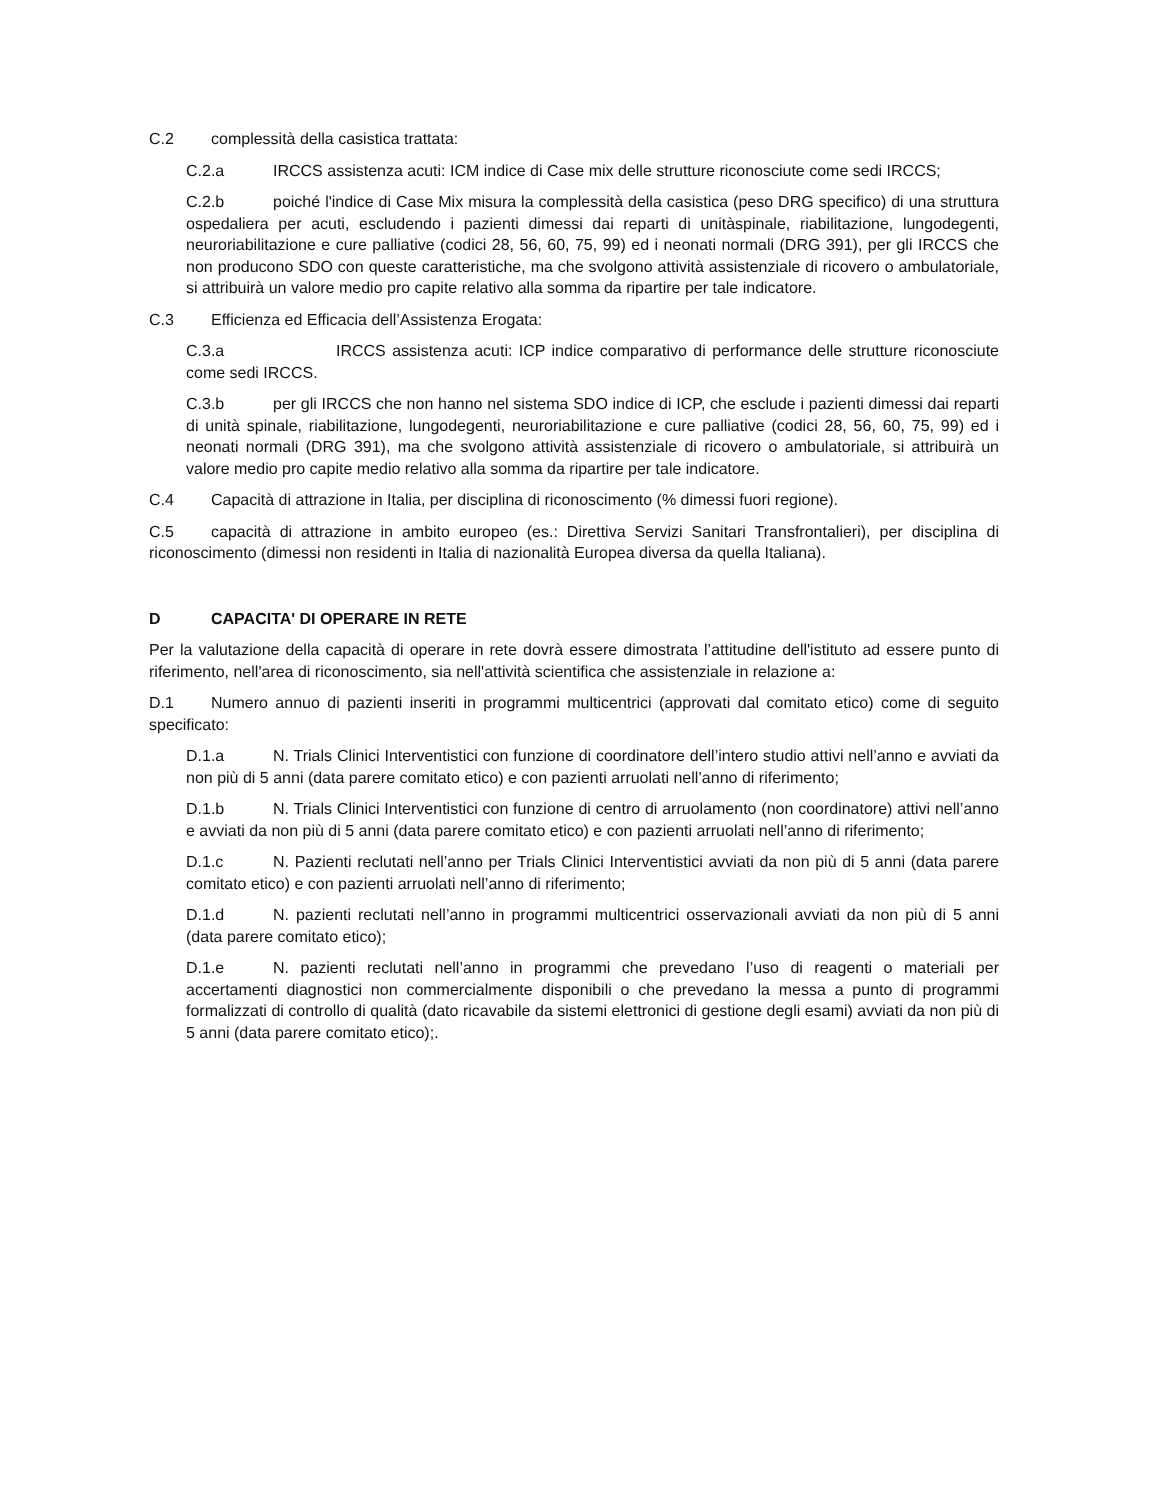C.2 complessità della casistica trattata:
C.2.a IRCCS assistenza acuti: ICM indice di Case mix delle strutture riconosciute come sedi IRCCS;
C.2.b poiché l'indice di Case Mix misura la complessità della casistica (peso DRG specifico) di una struttura ospedaliera per acuti, escludendo i pazienti dimessi dai reparti di unitàspinale, riabilitazione, lungodegenti, neuroriabilitazione e cure palliative (codici 28, 56, 60, 75, 99) ed i neonati normali (DRG 391), per gli IRCCS che non producono SDO con queste caratteristiche, ma che svolgono attività assistenziale di ricovero o ambulatoriale, si attribuirà un valore medio pro capite relativo alla somma da ripartire per tale indicatore.
C.3 Efficienza ed Efficacia dell’Assistenza Erogata:
C.3.a IRCCS assistenza acuti: ICP indice comparativo di performance delle strutture riconosciute come sedi IRCCS.
C.3.b per gli IRCCS che non hanno nel sistema SDO indice di ICP, che esclude i pazienti dimessi dai reparti di unità spinale, riabilitazione, lungodegenti, neuroriabilitazione e cure palliative (codici 28, 56, 60, 75, 99) ed i neonati normali (DRG 391), ma che svolgono attività assistenziale di ricovero o ambulatoriale, si attribuirà un valore medio pro capite medio relativo alla somma da ripartire per tale indicatore.
C.4 Capacità di attrazione in Italia, per disciplina di riconoscimento (% dimessi fuori regione).
C.5 capacità di attrazione in ambito europeo (es.: Direttiva Servizi Sanitari Transfrontalieri), per disciplina di riconoscimento (dimessi non residenti in Italia di nazionalità Europea diversa da quella Italiana).
D CAPACITA' DI OPERARE IN RETE
Per la valutazione della capacità di operare in rete dovrà essere dimostrata l’attitudine dell'istituto ad essere punto di riferimento, nell'area di riconoscimento, sia nell'attività scientifica che assistenziale in relazione a:
D.1 Numero annuo di pazienti inseriti in programmi multicentrici (approvati dal comitato etico) come di seguito specificato:
D.1.a N. Trials Clinici Interventistici con funzione di coordinatore dell’intero studio attivi nell’anno e avviati da non più di 5 anni (data parere comitato etico) e con pazienti arruolati nell’anno di riferimento;
D.1.b N. Trials Clinici Interventistici con funzione di centro di arruolamento (non coordinatore) attivi nell’anno e avviati da non più di 5 anni (data parere comitato etico) e con pazienti arruolati nell’anno di riferimento;
D.1.c N. Pazienti reclutati nell’anno per Trials Clinici Interventistici avviati da non più di 5 anni (data parere comitato etico) e con pazienti arruolati nell’anno di riferimento;
D.1.d N. pazienti reclutati nell’anno in programmi multicentrici osservazionali avviati da non più di 5 anni (data parere comitato etico);
D.1.e N. pazienti reclutati nell’anno in programmi che prevedano l’uso di reagenti o materiali per accertamenti diagnostici non commercialmente disponibili o che prevedano la messa a punto di programmi formalizzati di controllo di qualità (dato ricavabile da sistemi elettronici di gestione degli esami) avviati da non più di 5 anni (data parere comitato etico);.